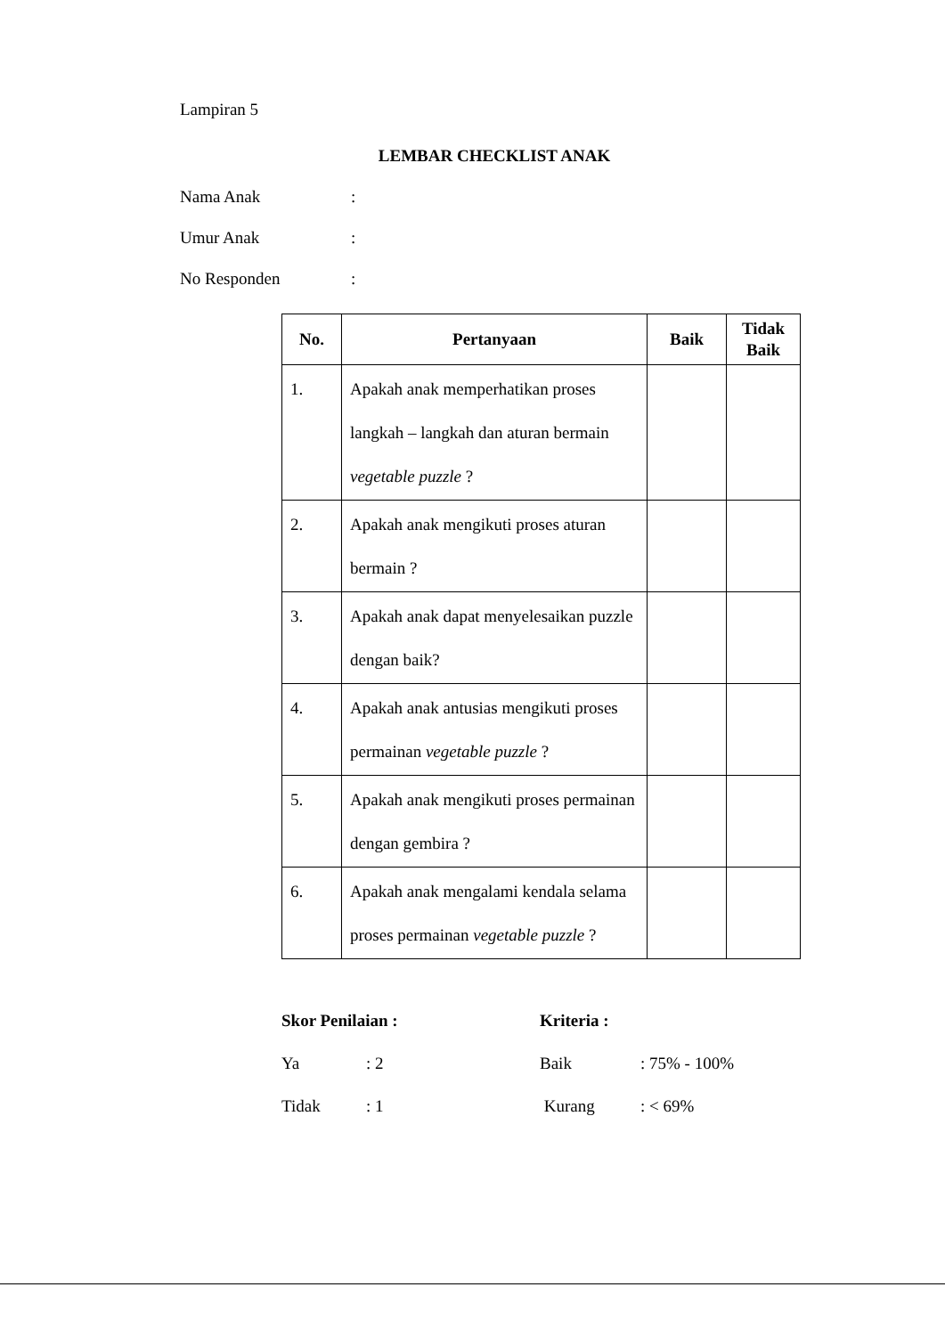Lampiran 5
LEMBAR CHECKLIST ANAK
Nama Anak:
Umur Anak:
No Responden:
| No. | Pertanyaan | Baik | Tidak Baik |
| --- | --- | --- | --- |
| 1. | Apakah anak memperhatikan proses langkah – langkah dan aturan bermain vegetable puzzle ? | | |
| 2. | Apakah anak mengikuti proses aturan bermain ? | | |
| 3. | Apakah anak dapat menyelesaikan puzzle dengan baik? | | |
| 4. | Apakah anak antusias mengikuti proses permainan vegetable puzzle ? | | |
| 5. | Apakah anak mengikuti proses permainan dengan gembira ? | | |
| 6. | Apakah anak mengalami kendala selama proses permainan vegetable puzzle ? | | |
Skor Penilaian :
Ya: 2
Tidak: 1
Kriteria :
Baik: 75% - 100%
Kurang: < 69%